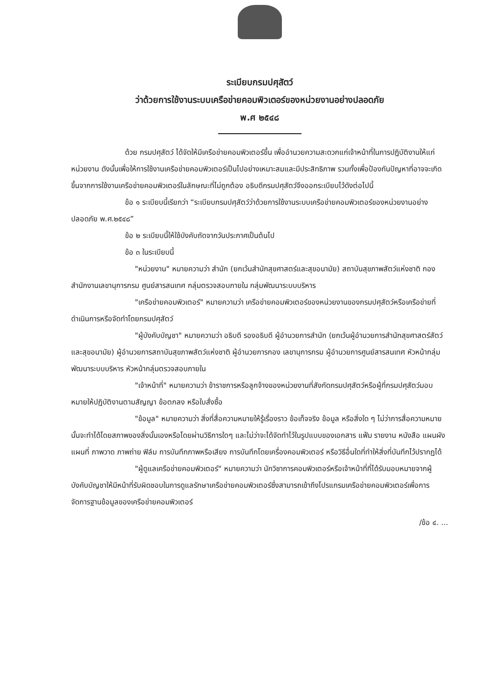ระเบียบกรมปศุสัตว์
ว่าด้วยการใช้งานระบบเครือข่ายคอมพิวเตอร์ของหน่วยงานอย่างปลอดภัย
พ.ศ ๒๕๔๘
ด้วย กรมปศุสัตว์ ได้จัดให้มีเครือข่ายคอมพิวเตอร์ขึ้น เพื่ออำนวยความสะดวกแก่เจ้าหน้าที่ในการปฏิบัติงานให้แก่หน่วยงาน ดังนั้นเพื่อให้การใช้งานเครือข่ายคอมพิวเตอร์เป็นไปอย่างเหมาะสมและมีประสิทธิภาพ รวมทั้งเพื่อป้องกันปัญหาที่อาจจะเกิดขึ้นจากการใช้งานเครือข่ายคอมพิวเตอร์ในลักษณะที่ไม่ถูกต้อง อธิบดีกรมปศุสัตว์จึงออกระเบียบไว้ดังต่อไปนี้
ข้อ ๑ ระเบียบนี้เรียกว่า “ระเบียบกรมปศุสัตว์ว่าด้วยการใช้งานระบบเครือข่ายคอมพิวเตอร์ของหน่วยงานอย่างปลอดภัย พ.ศ.๒๕๔๘”
ข้อ ๒ ระเบียบนี้ให้ใช้บังคับถัดจากวันประกาศเป็นต้นไป
ข้อ ๓ ในระเบียบนี้
"หน่วยงาน" หมายความว่า สำนัก (ยกเว้นสำนักสุขศาสตร์และสุขอนามัย) สถาบันสุขภาพสัตว์แห่งชาติ กอง สำนักงานเลขานุการกรม ศูนย์สารสนเทศ กลุ่มตรวจสอบภายใน กลุ่มพัฒนาระบบบริหาร
"เครือข่ายคอมพิวเตอร์" หมายความว่า เครือข่ายคอมพิวเตอร์ของหน่วยงานของกรมปศุสัตว์หรือเครือข่ายที่ดำเนินการหรือจัดทำโดยกรมปศุสัตว์
"ผู้บังคับบัญชา" หมายความว่า อธิบดี รองอธิบดี ผู้อำนวยการสำนัก (ยกเว้นผู้อำนวยการสำนักสุขศาสตร์สัตว์และสุขอนามัย) ผู้อำนวยการสถาบันสุขภาพสัตว์แห่งชาติ ผู้อำนวยการกอง เลขานุการกรม ผู้อำนวยการศูนย์สารสนเทศ หัวหน้ากลุ่มพัฒนาระบบบริหาร หัวหน้ากลุ่มตรวจสอบภายใน
"เจ้าหน้าที่" หมายความว่า ข้าราชการหรือลูกจ้างของหน่วยงานที่สังกัดกรมปศุสัตว์หรือผู้ที่กรมปศุสัตว์มอบหมายให้ปฏิบัติงานตามสัญญา ข้อตกลง หรือใบสั่งซื้อ
"ข้อมูล" หมายความว่า สิ่งที่สื่อความหมายให้รู้เรื่องราว ข้อเท็จจริง ข้อมูล หรือสิ่งใด ๆ ไม่ว่าการสื่อความหมายนั้นจะทำได้โดยสภาพของสิ่งนั้นเองหรือโดยผ่านวิธีการใดๆ และไม่ว่าจะได้จัดทำไว้ในรูปแบบของเอกสาร แฟ้ม รายงาน หนังสือ แผนผัง แผนที่ ภาพวาด ภาพถ่าย ฟิล์ม การบันทึกภาพหรือเสียง การบันทึกโดยเครื่องคอมพิวเตอร์ หรือวิธีอื่นใดที่ทำให้สิ่งที่บันทึกไว้ปรากฏได้
"ผู้ดูแลเครือข่ายคอมพิวเตอร์" หมายความว่า นักวิชาการคอมพิวเตอร์หรือเจ้าหน้าที่ที่ได้รับมอบหมายจากผู้บังคับบัญชาให้มีหน้าที่รับผิดชอบในการดูแลรักษาเครือข่ายคอมพิวเตอร์ซึ่งสามารถเข้าถึงโปรแกรมเครือข่ายคอมพิวเตอร์เพื่อการจัดการฐานข้อมูลของเครือข่ายคอมพิวเตอร์
/ข้อ ๔. ...